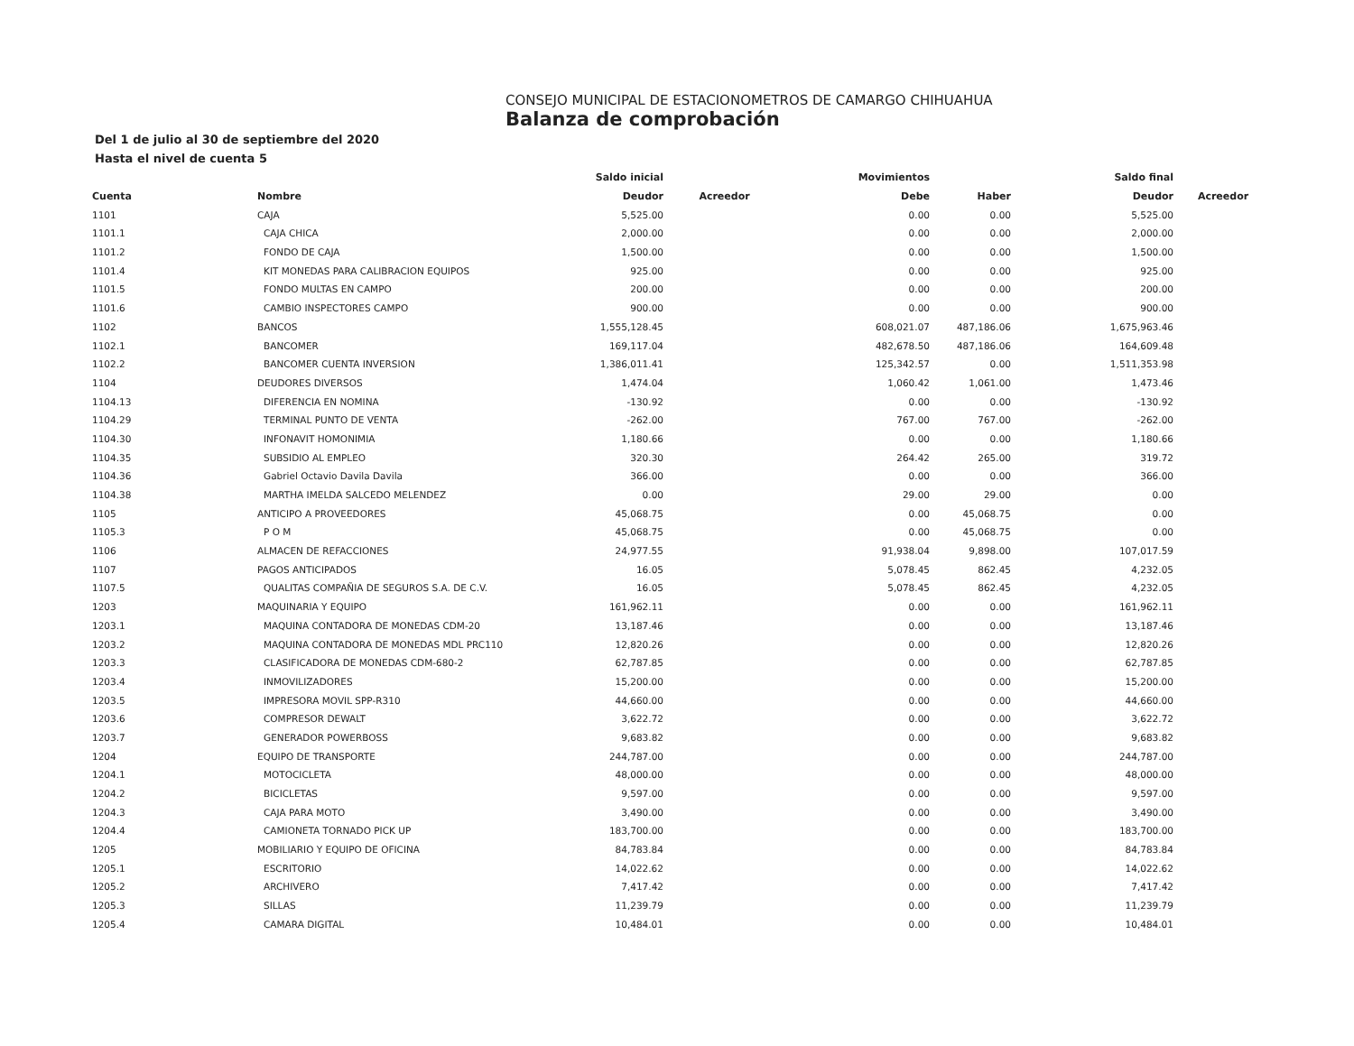CONSEJO MUNICIPAL DE ESTACIONOMETROS DE CAMARGO CHIHUAHUA
Balanza de comprobación
Del 1 de julio al 30 de septiembre del 2020
Hasta el nivel de cuenta 5
| | | Saldo inicial | | Movimientos | | Saldo final | |
| --- | --- | --- | --- | --- | --- | --- | --- |
| Cuenta | Nombre | Deudor | Acreedor | Debe | Haber | Deudor | Acreedor |
| 1101 | CAJA | 5,525.00 | | 0.00 | 0.00 | 5,525.00 | |
| 1101.1 | CAJA CHICA | 2,000.00 | | 0.00 | 0.00 | 2,000.00 | |
| 1101.2 | FONDO DE CAJA | 1,500.00 | | 0.00 | 0.00 | 1,500.00 | |
| 1101.4 | KIT MONEDAS PARA CALIBRACION EQUIPOS | 925.00 | | 0.00 | 0.00 | 925.00 | |
| 1101.5 | FONDO MULTAS EN CAMPO | 200.00 | | 0.00 | 0.00 | 200.00 | |
| 1101.6 | CAMBIO INSPECTORES CAMPO | 900.00 | | 0.00 | 0.00 | 900.00 | |
| 1102 | BANCOS | 1,555,128.45 | | 608,021.07 | 487,186.06 | 1,675,963.46 | |
| 1102.1 | BANCOMER | 169,117.04 | | 482,678.50 | 487,186.06 | 164,609.48 | |
| 1102.2 | BANCOMER CUENTA INVERSION | 1,386,011.41 | | 125,342.57 | 0.00 | 1,511,353.98 | |
| 1104 | DEUDORES DIVERSOS | 1,474.04 | | 1,060.42 | 1,061.00 | 1,473.46 | |
| 1104.13 | DIFERENCIA EN NOMINA | -130.92 | | 0.00 | 0.00 | -130.92 | |
| 1104.29 | TERMINAL PUNTO DE VENTA | -262.00 | | 767.00 | 767.00 | -262.00 | |
| 1104.30 | INFONAVIT HOMONIMIA | 1,180.66 | | 0.00 | 0.00 | 1,180.66 | |
| 1104.35 | SUBSIDIO AL EMPLEO | 320.30 | | 264.42 | 265.00 | 319.72 | |
| 1104.36 | Gabriel Octavio Davila Davila | 366.00 | | 0.00 | 0.00 | 366.00 | |
| 1104.38 | MARTHA IMELDA SALCEDO MELENDEZ | 0.00 | | 29.00 | 29.00 | 0.00 | |
| 1105 | ANTICIPO A PROVEEDORES | 45,068.75 | | 0.00 | 45,068.75 | 0.00 | |
| 1105.3 | P O M | 45,068.75 | | 0.00 | 45,068.75 | 0.00 | |
| 1106 | ALMACEN DE REFACCIONES | 24,977.55 | | 91,938.04 | 9,898.00 | 107,017.59 | |
| 1107 | PAGOS ANTICIPADOS | 16.05 | | 5,078.45 | 862.45 | 4,232.05 | |
| 1107.5 | QUALITAS COMPAÑIA DE SEGUROS S.A. DE C.V. | 16.05 | | 5,078.45 | 862.45 | 4,232.05 | |
| 1203 | MAQUINARIA Y EQUIPO | 161,962.11 | | 0.00 | 0.00 | 161,962.11 | |
| 1203.1 | MAQUINA CONTADORA DE MONEDAS CDM-20 | 13,187.46 | | 0.00 | 0.00 | 13,187.46 | |
| 1203.2 | MAQUINA CONTADORA DE MONEDAS MDL PRC110 | 12,820.26 | | 0.00 | 0.00 | 12,820.26 | |
| 1203.3 | CLASIFICADORA DE MONEDAS CDM-680-2 | 62,787.85 | | 0.00 | 0.00 | 62,787.85 | |
| 1203.4 | INMOVILIZADORES | 15,200.00 | | 0.00 | 0.00 | 15,200.00 | |
| 1203.5 | IMPRESORA MOVIL SPP-R310 | 44,660.00 | | 0.00 | 0.00 | 44,660.00 | |
| 1203.6 | COMPRESOR DEWALT | 3,622.72 | | 0.00 | 0.00 | 3,622.72 | |
| 1203.7 | GENERADOR POWERBOSS | 9,683.82 | | 0.00 | 0.00 | 9,683.82 | |
| 1204 | EQUIPO DE TRANSPORTE | 244,787.00 | | 0.00 | 0.00 | 244,787.00 | |
| 1204.1 | MOTOCICLETA | 48,000.00 | | 0.00 | 0.00 | 48,000.00 | |
| 1204.2 | BICICLETAS | 9,597.00 | | 0.00 | 0.00 | 9,597.00 | |
| 1204.3 | CAJA PARA MOTO | 3,490.00 | | 0.00 | 0.00 | 3,490.00 | |
| 1204.4 | CAMIONETA TORNADO PICK UP | 183,700.00 | | 0.00 | 0.00 | 183,700.00 | |
| 1205 | MOBILIARIO Y EQUIPO DE OFICINA | 84,783.84 | | 0.00 | 0.00 | 84,783.84 | |
| 1205.1 | ESCRITORIO | 14,022.62 | | 0.00 | 0.00 | 14,022.62 | |
| 1205.2 | ARCHIVERO | 7,417.42 | | 0.00 | 0.00 | 7,417.42 | |
| 1205.3 | SILLAS | 11,239.79 | | 0.00 | 0.00 | 11,239.79 | |
| 1205.4 | CAMARA DIGITAL | 10,484.01 | | 0.00 | 0.00 | 10,484.01 | |